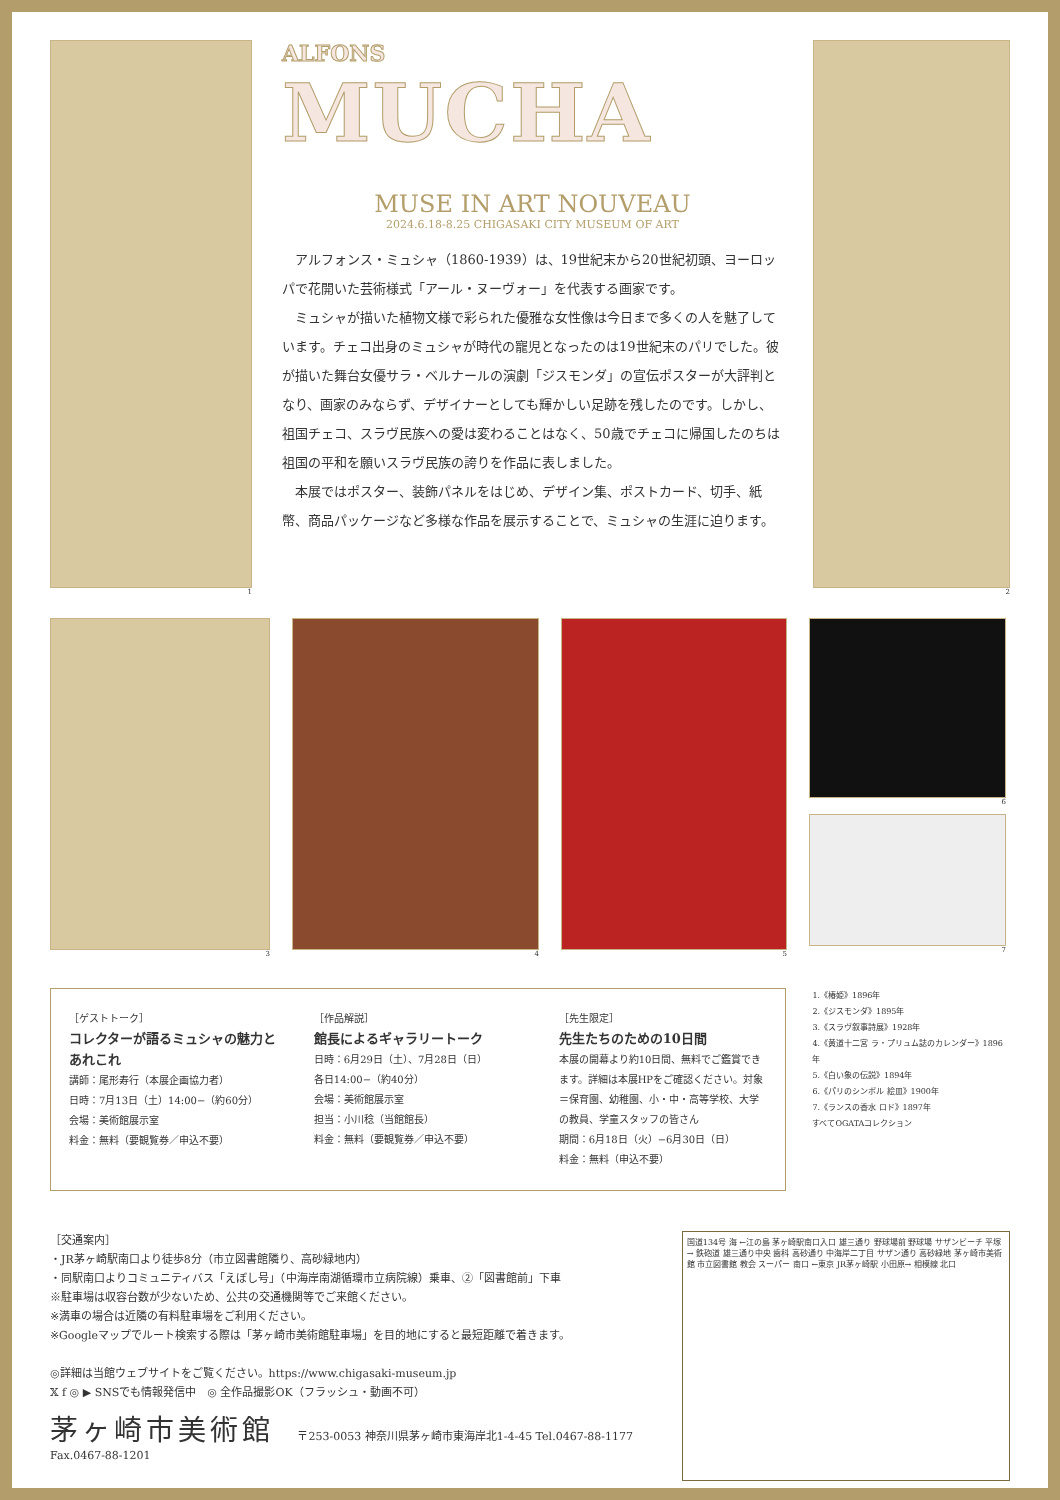1
ALFONS
MUCHA
MUSE IN ART NOUVEAU
2024.6.18-8.25 CHIGASAKI CITY MUSEUM OF ART
アルフォンス・ミュシャ（1860-1939）は、19世紀末から20世紀初頭、ヨーロッパで花開いた芸術様式「アール・ヌーヴォー」を代表する画家です。
ミュシャが描いた植物文様で彩られた優雅な女性像は今日まで多くの人を魅了しています。チェコ出身のミュシャが時代の寵児となったのは19世紀末のパリでした。彼が描いた舞台女優サラ・ベルナールの演劇「ジスモンダ」の宣伝ポスターが大評判となり、画家のみならず、デザイナーとしても輝かしい足跡を残したのです。しかし、祖国チェコ、スラヴ民族への愛は変わることはなく、50歳でチェコに帰国したのちは祖国の平和を願いスラヴ民族の誇りを作品に表しました。
本展ではポスター、装飾パネルをはじめ、デザイン集、ポストカード、切手、紙幣、商品パッケージなど多様な作品を展示することで、ミュシャの生涯に迫ります。
2
3 4 5 6
7
［ゲストトーク］
コレクターが語るミュシャの魅力とあれこれ
講師：尾形寿行（本展企画協力者）
日時：7月13日（土）14:00−（約60分）
会場：美術館展示室
料金：無料（要観覧券／申込不要）
［作品解説］
館長によるギャラリートーク
日時：6月29日（土）、7月28日（日）
各日14:00−（約40分）
会場：美術館展示室
担当：小川稔（当館館長）
料金：無料（要観覧券／申込不要）
［先生限定］
先生たちのための10日間
本展の開幕より約10日間、無料でご鑑賞できます。詳細は本展HPをご確認ください。対象＝保育園、幼稚園、小・中・高等学校、大学の教員、学童スタッフの皆さん
期間：6月18日（火）−6月30日（日）
料金：無料（申込不要）
1.《椿姫》1896年
2.《ジスモンダ》1895年
3.《スラヴ叙事詩展》1928年
4.《黄道十二宮 ラ・プリュム誌のカレンダー》1896年
5.《白い象の伝説》1894年
6.《パリのシンボル 絵皿》1900年
7.《ランスの香水 ロド》1897年
すべてOGATAコレクション
［交通案内］
・JR茅ヶ崎駅南口より徒歩8分（市立図書館隣り、高砂緑地内）
・同駅南口よりコミュニティバス「えぼし号」（中海岸南湖循環市立病院線）乗車、②「図書館前」下車
※駐車場は収容台数が少ないため、公共の交通機関等でご来館ください。
※満車の場合は近隣の有料駐車場をご利用ください。
※Googleマップでルート検索する際は「茅ヶ崎市美術館駐車場」を目的地にすると最短距離で着きます。
◎詳細は当館ウェブサイトをご覧ください。https://www.chigasaki-museum.jp
𝕏 f ◎ ▶ SNSでも情報発信中　◎ 全作品撮影OK（フラッシュ・動画不可）
茅ヶ崎市美術館 〒253-0053 神奈川県茅ヶ崎市東海岸北1-4-45 Tel.0467-88-1177 Fax.0467-88-1201
国道134号 海 ←江の島 茅ヶ崎駅南口入口 雄三通り 野球場前 野球場 サザンビーチ 平塚→ 鉄砲道 雄三通り中央 歯科 高砂通り 中海岸二丁目 サザン通り 高砂緑地 茅ヶ崎市美術館 市立図書館 教会 スーパー 南口 ←東京 JR茅ヶ崎駅 小田原→ 相模線 北口